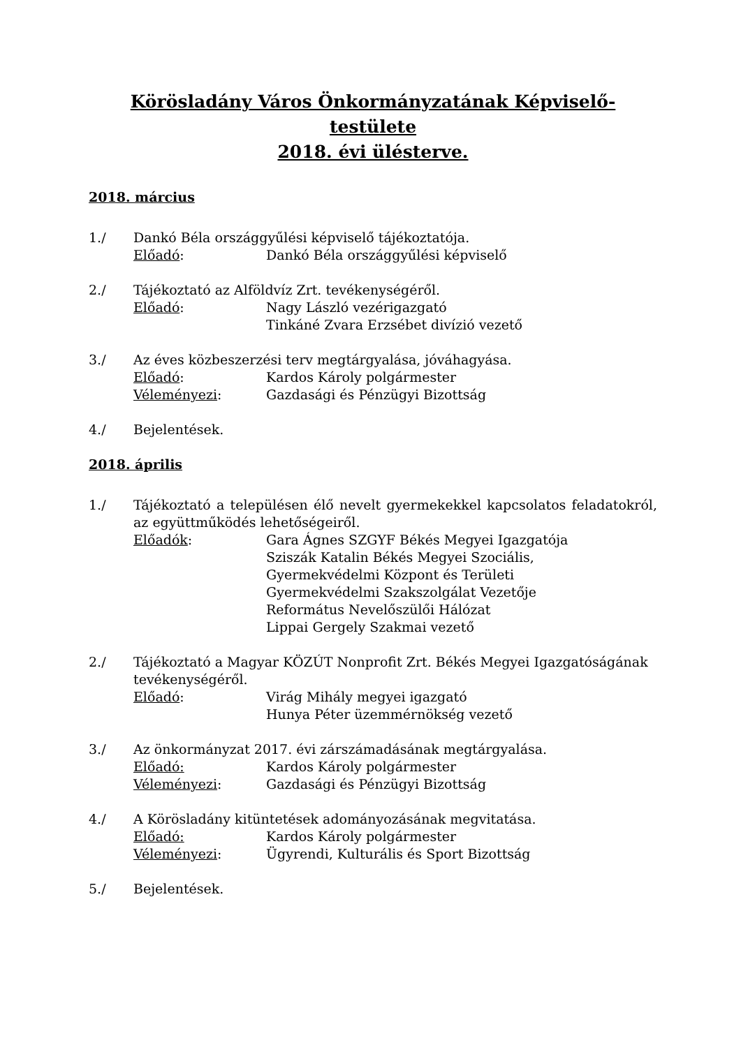Körösladány Város Önkormányzatának Képviselő-
testülete
2018. évi ülésterve.
2018. március
1./ Dankó Béla országgyűlési képviselő tájékoztatója.
Előadó: Dankó Béla országgyűlési képviselő
2./ Tájékoztató az Alföldvíz Zrt. tevékenységéről.
Előadó: Nagy László vezérigazgató
Tinkáné Zvara Erzsébet divízió vezető
3./ Az éves közbeszerzési terv megtárgyalása, jóváhagyása.
Előadó: Kardos Károly polgármester
Véleményezi: Gazdasági és Pénzügyi Bizottság
4./ Bejelentések.
2018. április
1./ Tájékoztató a településen élő nevelt gyermekekkel kapcsolatos feladatokról, az együttműködés lehetőségeiről.
Előadók: Gara Ágnes SZGYF Békés Megyei Igazgatója
Sziszák Katalin Békés Megyei Szociális,
Gyermekvédelmi Központ és Területi
Gyermekvédelmi Szakszolgálat Vezetője
Református Nevelőszülői Hálózat
Lippai Gergely Szakmai vezető
2./ Tájékoztató a Magyar KÖZÚT Nonprofit Zrt. Békés Megyei Igazgatóságának tevékenységéről.
Előadó: Virág Mihály megyei igazgató
Hunya Péter üzemmérnökség vezető
3./ Az önkormányzat 2017. évi zárszámadásának megtárgyalása.
Előadó: Kardos Károly polgármester
Véleményezi: Gazdasági és Pénzügyi Bizottság
4./ A Körösladány kitüntetések adományozásának megvitatása.
Előadó: Kardos Károly polgármester
Véleményezi: Ügyrendi, Kulturális és Sport Bizottság
5./ Bejelentések.